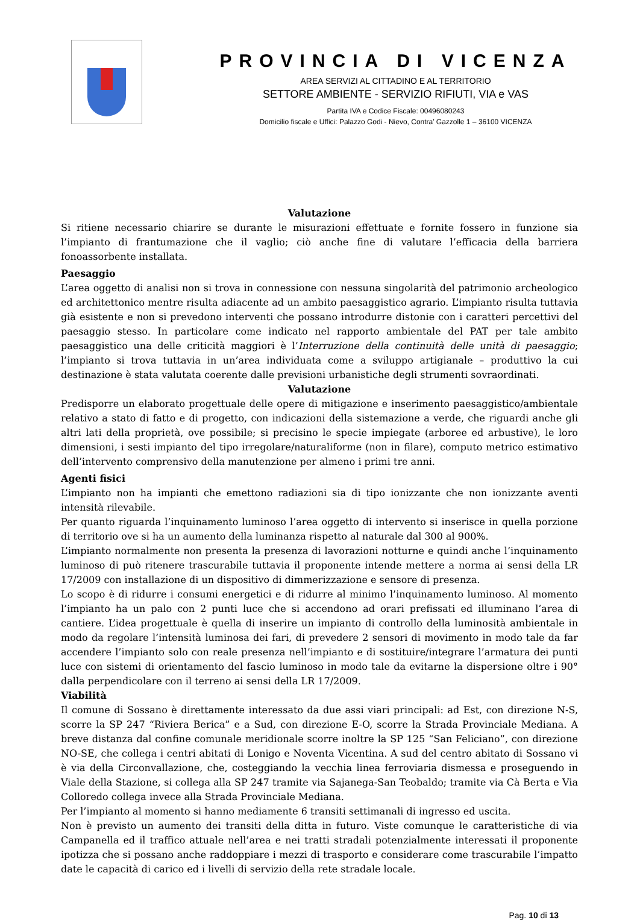PROVINCIA DI VICENZA
AREA SERVIZI AL CITTADINO E AL TERRITORIO
SETTORE AMBIENTE - SERVIZIO RIFIUTI, VIA e VAS
Partita IVA e Codice Fiscale: 00496080243
Domicilio fiscale e Uffici: Palazzo Godi - Nievo, Contra’ Gazzolle 1 – 36100 VICENZA
Valutazione
Si ritiene necessario chiarire se durante le misurazioni effettuate e fornite fossero in funzione sia l’impianto di frantumazione che il vaglio; ciò anche fine di valutare l’efficacia della barriera fonoassorbente installata.
Paesaggio
L’area oggetto di analisi non si trova in connessione con nessuna singolarità del patrimonio archeologico ed architettonico mentre risulta adiacente ad un ambito paesaggistico agrario. L’impianto risulta tuttavia già esistente e non si prevedono interventi che possano introdurre distonie con i caratteri percettivi del paesaggio stesso. In particolare come indicato nel rapporto ambientale del PAT per tale ambito paesaggistico una delle criticità maggiori è l’Interruzione della continuità delle unità di paesaggio; l’impianto si trova tuttavia in un’area individuata come a sviluppo artigianale – produttivo la cui destinazione è stata valutata coerente dalle previsioni urbanistiche degli strumenti sovraordinati.
Valutazione
Predisporre un elaborato progettuale delle opere di mitigazione e inserimento paesaggistico/ambientale relativo a stato di fatto e di progetto, con indicazioni della sistemazione a verde, che riguardi anche gli altri lati della proprietà, ove possibile; si precisino le specie impiegate (arboree ed arbustive), le loro dimensioni, i sesti impianto del tipo irregolare/naturaliforme (non in filare), computo metrico estimativo dell’intervento comprensivo della manutenzione per almeno i primi tre anni.
Agenti fisici
L’impianto non ha impianti che emettono radiazioni sia di tipo ionizzante che non ionizzante aventi intensità rilevabile.
Per quanto riguarda l’inquinamento luminoso l’area oggetto di intervento si inserisce in quella porzione di territorio ove si ha un aumento della luminanza rispetto al naturale dal 300 al 900%.
L’impianto normalmente non presenta la presenza di lavorazioni notturne e quindi anche l’inquinamento luminoso di può ritenere trascurabile tuttavia il proponente intende mettere a norma ai sensi della LR 17/2009 con installazione di un dispositivo di dimmerizzazione e sensore di presenza.
Lo scopo è di ridurre i consumi energetici e di ridurre al minimo l’inquinamento luminoso. Al momento l’impianto ha un palo con 2 punti luce che si accendono ad orari prefissati ed illuminano l’area di cantiere. L’idea progettuale è quella di inserire un impianto di controllo della luminosità ambientale in modo da regolare l’intensità luminosa dei fari, di prevedere 2 sensori di movimento in modo tale da far accendere l’impianto solo con reale presenza nell’impianto e di sostituire/integrare l’armatura dei punti luce con sistemi di orientamento del fascio luminoso in modo tale da evitarne la dispersione oltre i 90° dalla perpendicolare con il terreno ai sensi della LR 17/2009.
Viabilità
Il comune di Sossano è direttamente interessato da due assi viari principali: ad Est, con direzione N-S, scorre la SP 247 “Riviera Berica” e a Sud, con direzione E-O, scorre la Strada Provinciale Mediana. A breve distanza dal confine comunale meridionale scorre inoltre la SP 125 “San Feliciano”, con direzione NO-SE, che collega i centri abitati di Lonigo e Noventa Vicentina. A sud del centro abitato di Sossano vi è via della Circonvallazione, che, costeggiando la vecchia linea ferroviaria dismessa e proseguendo in Viale della Stazione, si collega alla SP 247 tramite via Sajanega-San Teobaldo; tramite via Cà Berta e Via Colloredo collega invece alla Strada Provinciale Mediana.
Per l’impianto al momento si hanno mediamente 6 transiti settimanali di ingresso ed uscita.
Non è previsto un aumento dei transiti della ditta in futuro. Viste comunque le caratteristiche di via Campanella ed il traffico attuale nell’area e nei tratti stradali potenzialmente interessati il proponente ipotizza che si possano anche raddoppiare i mezzi di trasporto e considerare come trascurabile l’impatto date le capacità di carico ed i livelli di servizio della rete stradale locale.
Pag. 10 di 13